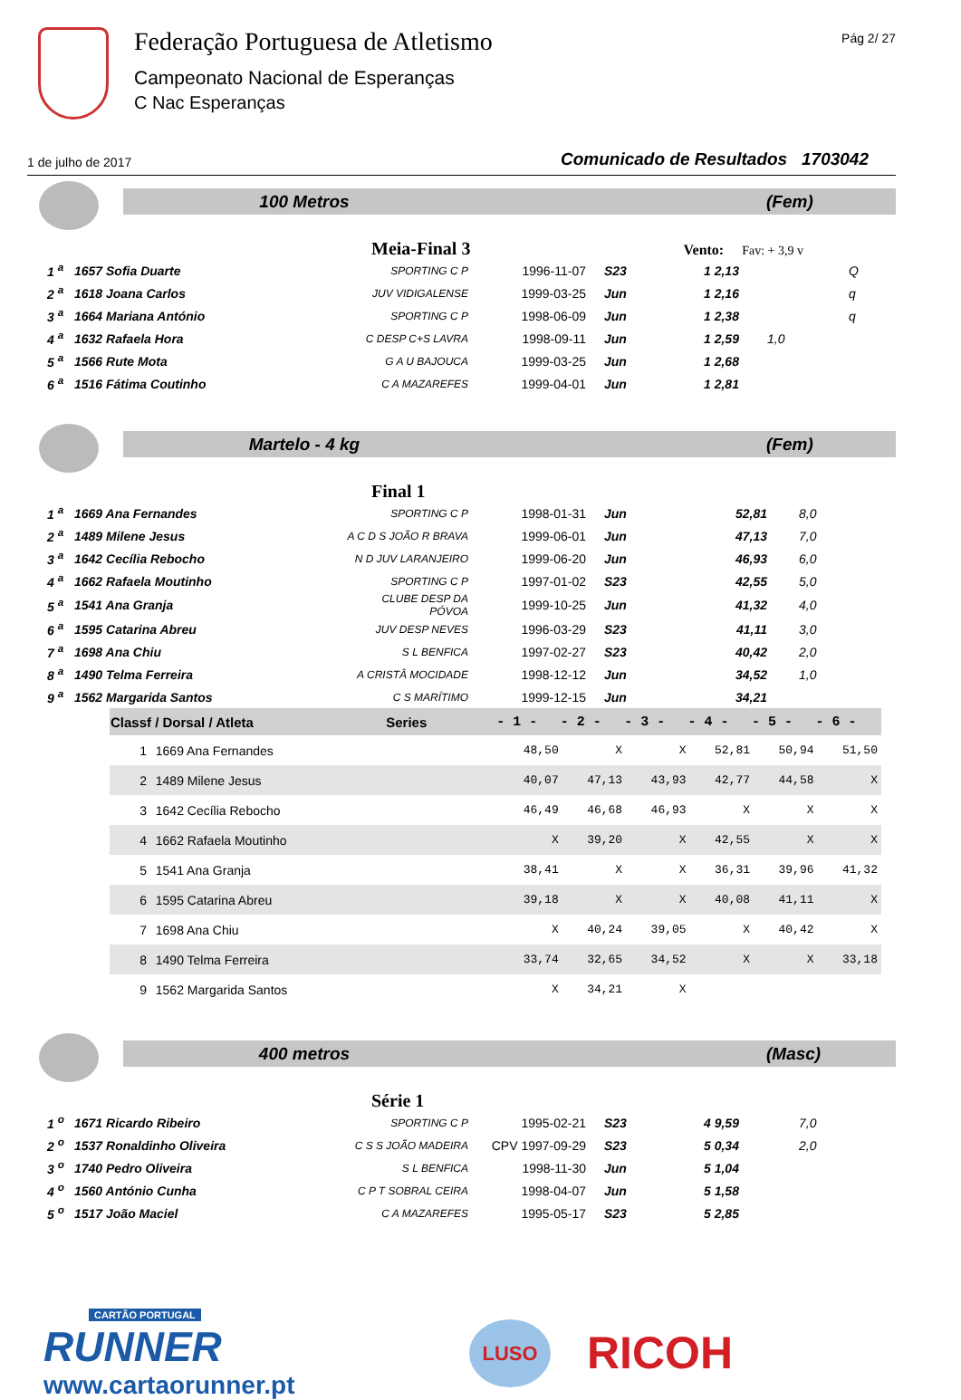Federação Portuguesa de Atletismo
Campeonato Nacional de Esperanças
C Nac Esperanças
Pág 2/ 27
1 de julho de 2017 Comunicado de Resultados 1703042
100 Metros (Fem)
Meia-Final 3 Vento: Fav: + 3,9 v
| 1 <sup>a</sup> | 1657 Sofia Duarte | SPORTING C P | 1996-11-07 | S23 | 1 2,13 | | Q |
| 2 <sup>a</sup> | 1618 Joana Carlos | JUV VIDIGALENSE | 1999-03-25 | Jun | 1 2,16 | | q |
| 3 <sup>a</sup> | 1664 Mariana António | SPORTING C P | 1998-06-09 | Jun | 1 2,38 | | q |
| 4 <sup>a</sup> | 1632 Rafaela Hora | C DESP C+S LAVRA | 1998-09-11 | Jun | 1 2,59 | 1,0 | |
| 5 <sup>a</sup> | 1566 Rute Mota | G A U BAJOUCA | 1999-03-25 | Jun | 1 2,68 | | |
| 6 <sup>a</sup> | 1516 Fátima Coutinho | C A MAZAREFES | 1999-04-01 | Jun | 1 2,81 | | |
Martelo - 4 kg (Fem)
Final 1
| 1 <sup>a</sup> | 1669 Ana Fernandes | SPORTING C P | 1998-01-31 | Jun | 52,81 | 8,0 |
| 2 <sup>a</sup> | 1489 Milene Jesus | A C D S JOÃO R BRAVA | 1999-06-01 | Jun | 47,13 | 7,0 |
| 3 <sup>a</sup> | 1642 Cecília Rebocho | N D JUV LARANJEIRO | 1999-06-20 | Jun | 46,93 | 6,0 |
| 4 <sup>a</sup> | 1662 Rafaela Moutinho | SPORTING C P | 1997-01-02 | S23 | 42,55 | 5,0 |
| 5 <sup>a</sup> | 1541 Ana Granja | CLUBE DESP DA PÓVOA | 1999-10-25 | Jun | 41,32 | 4,0 |
| 6 <sup>a</sup> | 1595 Catarina Abreu | JUV DESP NEVES | 1996-03-29 | S23 | 41,11 | 3,0 |
| 7 <sup>a</sup> | 1698 Ana Chiu | S L BENFICA | 1997-02-27 | S23 | 40,42 | 2,0 |
| 8 <sup>a</sup> | 1490 Telma Ferreira | A CRISTÂ MOCIDADE | 1998-12-12 | Jun | 34,52 | 1,0 |
| 9 <sup>a</sup> | 1562 Margarida Santos | C S MARÍTIMO | 1999-12-15 | Jun | 34,21 | |
| Classf / Dorsal / Atleta | | Series | - 1 - | - 2 - | - 3 - | - 4 - | - 5 - | - 6 - | |
| --- | --- | --- | --- | --- | --- | --- | --- | --- | --- |
| 1 | 1669 Ana Fernandes | | 48,50 | X | X | 52,81 | 50,94 | 51,50 | |
| 2 | 1489 Milene Jesus | | 40,07 | 47,13 | 43,93 | 42,77 | 44,58 | X | |
| 3 | 1642 Cecília Rebocho | | 46,49 | 46,68 | 46,93 | X | X | X | |
| 4 | 1662 Rafaela Moutinho | | X | 39,20 | X | 42,55 | X | X | |
| 5 | 1541 Ana Granja | | 38,41 | X | X | 36,31 | 39,96 | 41,32 | |
| 6 | 1595 Catarina Abreu | | 39,18 | X | X | 40,08 | 41,11 | X | |
| 7 | 1698 Ana Chiu | | X | 40,24 | 39,05 | X | 40,42 | X | |
| 8 | 1490 Telma Ferreira | | 33,74 | 32,65 | 34,52 | X | X | 33,18 | |
| 9 | 1562 Margarida Santos | | X | 34,21 | X | | | | |
400 metros (Masc)
Série 1
| 1 <sup>o</sup> | 1671 Ricardo Ribeiro | SPORTING C P | 1995-02-21 | S23 | 4 9,59 | 7,0 |
| 2 <sup>o</sup> | 1537 Ronaldinho Oliveira | C S S JOÃO MADEIRA | CPV 1997-09-29 | S23 | 5 0,34 | 2,0 |
| 3 <sup>o</sup> | 1740 Pedro Oliveira | S L BENFICA | 1998-11-30 | Jun | 5 1,04 | |
| 4 <sup>o</sup> | 1560 António Cunha | C P T SOBRAL CEIRA | 1998-04-07 | Jun | 5 1,58 | |
| 5 <sup>o</sup> | 1517 João Maciel | C A MAZAREFES | 1995-05-17 | S23 | 5 2,85 | |
CARTÃO PORTUGAL
RUNNER
www.cartaorunner.pt
LUSO
RICOH